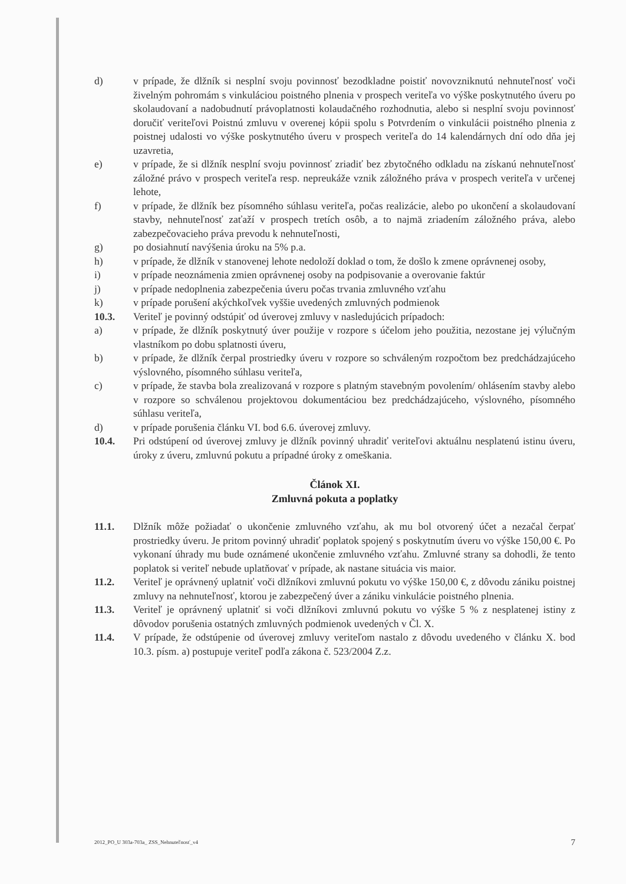d) v prípade, že dlžník si nesplní svoju povinnosť bezodkladne poistiť novovzniknutú nehnuteľnosť voči živelným pohromám s vinkuláciou poistného plnenia v prospech veriteľa vo výške poskytnutého úveru po skolaudovaní a nadobudnutí právoplatnosti kolaudačného rozhodnutia, alebo si nesplní svoju povinnosť doručiť veriteľovi Poistnú zmluvu v overenej kópii spolu s Potvrdením o vinkulácii poistného plnenia z poistnej udalosti vo výške poskytnutého úveru v prospech veriteľa do 14 kalendárnych dní odo dňa jej uzavretia,
e) v prípade, že si dlžník nesplní svoju povinnosť zriadiť bez zbytočného odkladu na získanú nehnuteľnosť záložné právo v prospech veriteľa resp. nepreukáže vznik záložného práva v prospech veriteľa v určenej lehote,
f) v prípade, že dlžník bez písomného súhlasu veriteľa, počas realizácie, alebo po ukončení a skolaudovaní stavby, nehnuteľnosť zaťaží v prospech tretích osôb, a to najmä zriadením záložného práva, alebo zabezpečovacieho práva prevodu k nehnuteľnosti,
g) po dosiahnutí navýšenia úroku na 5% p.a.
h) v prípade, že dlžník v stanovenej lehote nedoloží doklad o tom, že došlo k zmene oprávnenej osoby,
i) v prípade neoznámenia zmien oprávnenej osoby na podpisovanie a overovanie faktúr
j) v prípade nedoplnenia zabezpečenia úveru počas trvania zmluvného vzťahu
k) v prípade porušení akýchkoľvek vyššie uvedených zmluvných podmienok
10.3. Veriteľ je povinný odstúpiť od úverovej zmluvy v nasledujúcich prípadoch:
a) v prípade, že dlžník poskytnutý úver použije v rozpore s účelom jeho použitia, nezostane jej výlučným vlastníkom po dobu splatnosti úveru,
b) v prípade, že dlžník čerpal prostriedky úveru v rozpore so schváleným rozpočtom bez predchádzajúceho výslovného, písomného súhlasu veriteľa,
c) v prípade, že stavba bola zrealizovaná v rozpore s platným stavebným povolením/ ohlásením stavby alebo v rozpore so schválenou projektovou dokumentáciou bez predchádzajúceho, výslovného, písomného súhlasu veriteľa,
d) v prípade porušenia článku VI. bod 6.6. úverovej zmluvy.
10.4. Pri odstúpení od úverovej zmluvy je dlžník povinný uhradiť veriteľovi aktuálnu nesplatenú istinu úveru, úroky z úveru, zmluvnú pokutu a prípadné úroky z omeškania.
Článok XI.
Zmluvná pokuta a poplatky
11.1. Dlžník môže požiadať o ukončenie zmluvného vzťahu, ak mu bol otvorený účet a nezačal čerpať prostriedky úveru. Je pritom povinný uhradiť poplatok spojený s poskytnutím úveru vo výške 150,00 €. Po vykonaní úhrady mu bude oznámené ukončenie zmluvného vzťahu. Zmluvné strany sa dohodli, že tento poplatok si veriteľ nebude uplatňovať v prípade, ak nastane situácia vis maior.
11.2. Veriteľ je oprávnený uplatniť voči dlžníkovi zmluvnú pokutu vo výške 150,00 €, z dôvodu zániku poistnej zmluvy na nehnuteľnosť, ktorou je zabezpečený úver a zániku vinkulácie poistného plnenia.
11.3. Veriteľ je oprávnený uplatniť si voči dlžníkovi zmluvnú pokutu vo výške 5 % z nesplatenej istiny z dôvodov porušenia ostatných zmluvných podmienok uvedených v Čl. X.
11.4. V prípade, že odstúpenie od úverovej zmluvy veriteľom nastalo z dôvodu uvedeného v článku X. bod 10.3. písm. a) postupuje veriteľ podľa zákona č. 523/2004 Z.z.
2012_PO_U 303a-703a_ ZSS_Nehnuteľnosť_v4 7